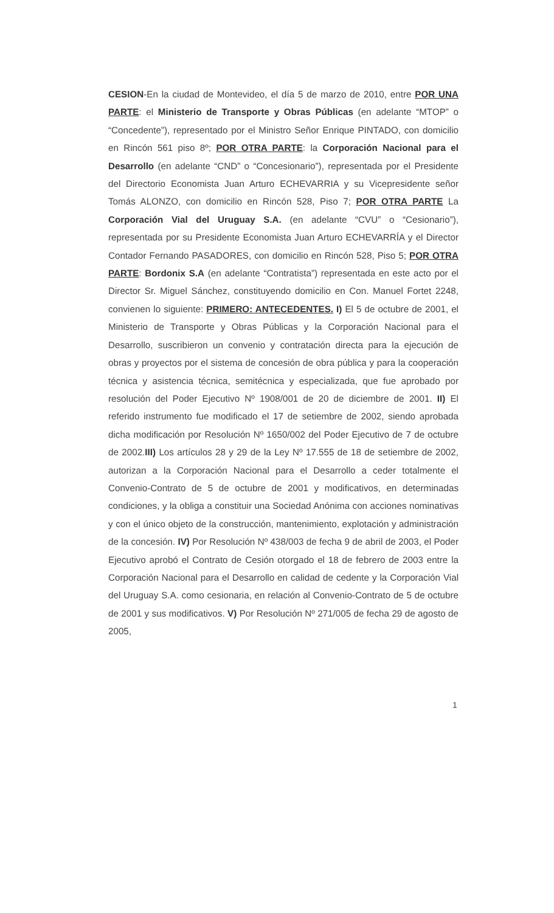CESION-En la ciudad de Montevideo, el día 5 de marzo de 2010, entre POR UNA PARTE: el Ministerio de Transporte y Obras Públicas (en adelante “MTOP” o “Concedente”), representado por el Ministro Señor Enrique PINTADO, con domicilio en Rincón 561 piso 8º; POR OTRA PARTE: la Corporación Nacional para el Desarrollo (en adelante “CND” o “Concesionario”), representada por el Presidente del Directorio Economista Juan Arturo ECHEVARRIA y su Vicepresidente señor Tomás ALONZO, con domicilio en Rincón 528, Piso 7; POR OTRA PARTE La Corporación Vial del Uruguay S.A. (en adelante “CVU” o “Cesionario”), representada por su Presidente Economista Juan Arturo ECHEVARRÍA y el Director Contador Fernando PASADORES, con domicilio en Rincón 528, Piso 5; POR OTRA PARTE: Bordonix S.A (en adelante “Contratista”) representada en este acto por el Director Sr. Miguel Sánchez, constituyendo domicilio en Con. Manuel Fortet 2248, convienen lo siguiente: PRIMERO: ANTECEDENTES. I) El 5 de octubre de 2001, el Ministerio de Transporte y Obras Públicas y la Corporación Nacional para el Desarrollo, suscribieron un convenio y contratación directa para la ejecución de obras y proyectos por el sistema de concesión de obra pública y para la cooperación técnica y asistencia técnica, semitécnica y especializada, que fue aprobado por resolución del Poder Ejecutivo Nº 1908/001 de 20 de diciembre de 2001. II) El referido instrumento fue modificado el 17 de setiembre de 2002, siendo aprobada dicha modificación por Resolución Nº 1650/002 del Poder Ejecutivo de 7 de octubre de 2002.III) Los artículos 28 y 29 de la Ley Nº 17.555 de 18 de setiembre de 2002, autorizan a la Corporación Nacional para el Desarrollo a ceder totalmente el Convenio-Contrato de 5 de octubre de 2001 y modificativos, en determinadas condiciones, y la obliga a constituir una Sociedad Anónima con acciones nominativas y con el único objeto de la construcción, mantenimiento, explotación y administración de la concesión. IV) Por Resolución Nº 438/003 de fecha 9 de abril de 2003, el Poder Ejecutivo aprobó el Contrato de Cesión otorgado el 18 de febrero de 2003 entre la Corporación Nacional para el Desarrollo en calidad de cedente y la Corporación Vial del Uruguay S.A. como cesionaria, en relación al Convenio-Contrato de 5 de octubre de 2001 y sus modificativos. V) Por Resolución Nº 271/005 de fecha 29 de agosto de 2005,
1